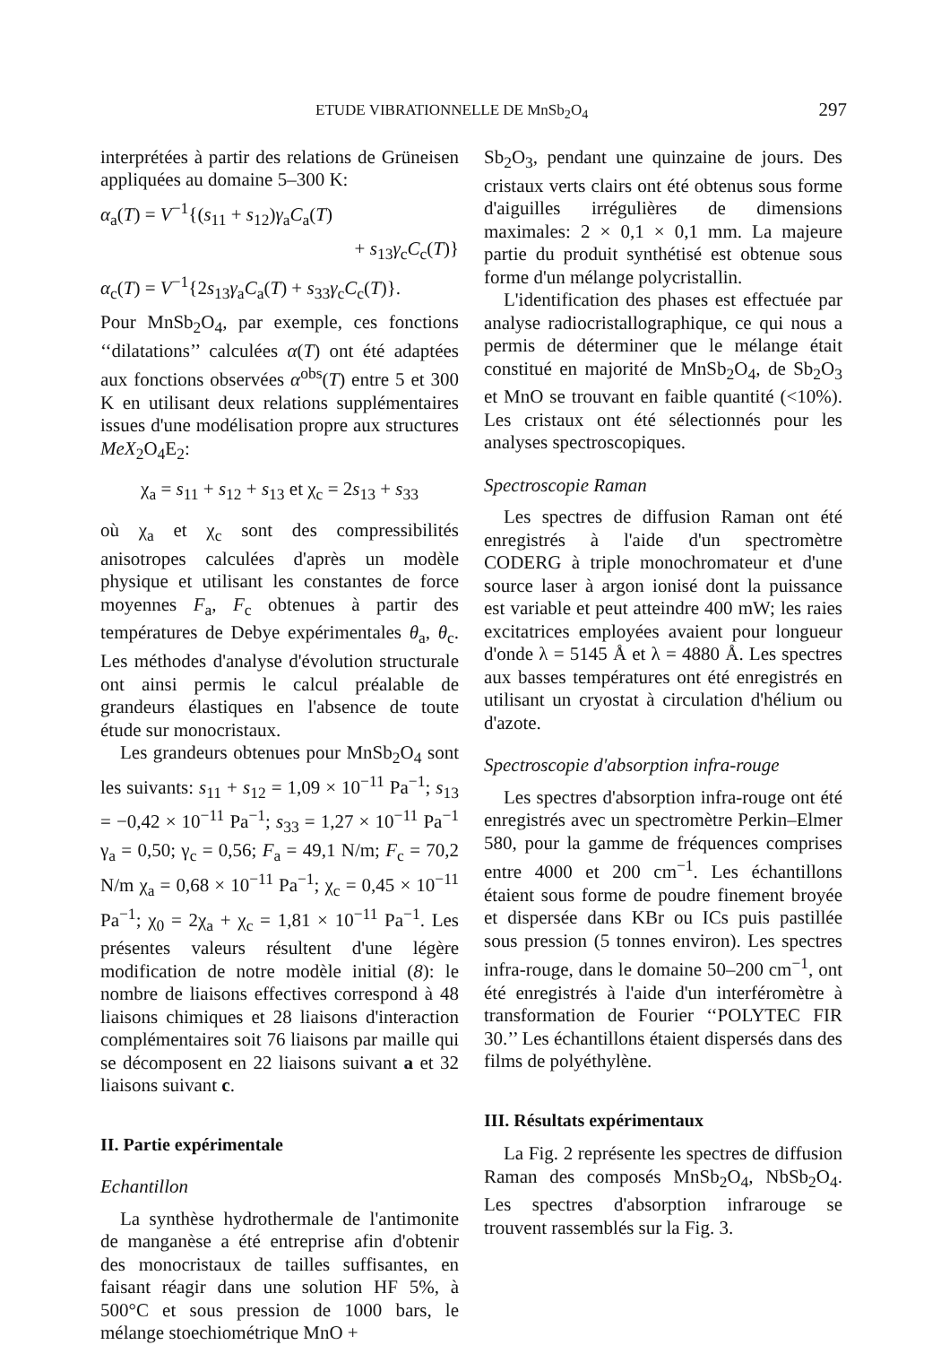ETUDE VIBRATIONNELLE DE MnSb<sub>2</sub>O<sub>4</sub> 297
interprétées à partir des relations de Grüneisen appliquées au domaine 5–300 K:
α<sub>a</sub>(T) = V<sup>−1</sup>{(s<sub>11</sub> + s<sub>12</sub>)γ<sub>a</sub>C<sub>a</sub>(T)
+ s<sub>13</sub>γ<sub>c</sub>C<sub>c</sub>(T)}
α<sub>c</sub>(T) = V<sup>−1</sup>{2s<sub>13</sub>γ<sub>a</sub>C<sub>a</sub>(T) + s<sub>33</sub>γ<sub>c</sub>C<sub>c</sub>(T)}.
Pour MnSb<sub>2</sub>O<sub>4</sub>, par exemple, ces fonctions ‘‘dilatations’’ calculées α(T) ont été adaptées aux fonctions observées α<sup>obs</sup>(T) entre 5 et 300 K en utilisant deux relations supplémentaires issues d'une modélisation propre aux structures MeX<sub>2</sub>O<sub>4</sub>E<sub>2</sub>:
χ<sub>a</sub> = s<sub>11</sub> + s<sub>12</sub> + s<sub>13</sub> et χ<sub>c</sub> = 2s<sub>13</sub> + s<sub>33</sub>
où χ<sub>a</sub> et χ<sub>c</sub> sont des compressibilités anisotropes calculées d'après un modèle physique et utilisant les constantes de force moyennes F<sub>a</sub>, F<sub>c</sub> obtenues à partir des températures de Debye expérimentales θ<sub>a</sub>, θ<sub>c</sub>. Les méthodes d'analyse d'évolution structurale ont ainsi permis le calcul préalable de grandeurs élastiques en l'absence de toute étude sur monocristaux.
Les grandeurs obtenues pour MnSb<sub>2</sub>O<sub>4</sub> sont les suivants: s<sub>11</sub> + s<sub>12</sub> = 1,09 × 10<sup>−11</sup> Pa<sup>−1</sup>; s<sub>13</sub> = −0,42 × 10<sup>−11</sup> Pa<sup>−1</sup>; s<sub>33</sub> = 1,27 × 10<sup>−11</sup> Pa<sup>−1</sup> γ<sub>a</sub> = 0,50; γ<sub>c</sub> = 0,56; F<sub>a</sub> = 49,1 N/m; F<sub>c</sub> = 70,2 N/m χ<sub>a</sub> = 0,68 × 10<sup>−11</sup> Pa<sup>−1</sup>; χ<sub>c</sub> = 0,45 × 10<sup>−11</sup> Pa<sup>−1</sup>; χ<sub>0</sub> = 2χ<sub>a</sub> + χ<sub>c</sub> = 1,81 × 10<sup>−11</sup> Pa<sup>−1</sup>. Les présentes valeurs résultent d'une légère modification de notre modèle initial (8): le nombre de liaisons effectives correspond à 48 liaisons chimiques et 28 liaisons d'interaction complémentaires soit 76 liaisons par maille qui se décomposent en 22 liaisons suivant a et 32 liaisons suivant c.
II. Partie expérimentale
Echantillon
La synthèse hydrothermale de l'antimonite de manganèse a été entreprise afin d'obtenir des monocristaux de tailles suffisantes, en faisant réagir dans une solution HF 5%, à 500°C et sous pression de 1000 bars, le mélange stoechiométrique MnO +
Sb<sub>2</sub>O<sub>3</sub>, pendant une quinzaine de jours. Des cristaux verts clairs ont été obtenus sous forme d'aiguilles irrégulières de dimensions maximales: 2 × 0,1 × 0,1 mm. La majeure partie du produit synthétisé est obtenue sous forme d'un mélange polycristallin.
L'identification des phases est effectuée par analyse radiocristallographique, ce qui nous a permis de déterminer que le mélange était constitué en majorité de MnSb<sub>2</sub>O<sub>4</sub>, de Sb<sub>2</sub>O<sub>3</sub> et MnO se trouvant en faible quantité (<10%). Les cristaux ont été sélectionnés pour les analyses spectroscopiques.
Spectroscopie Raman
Les spectres de diffusion Raman ont été enregistrés à l'aide d'un spectromètre CODERG à triple monochromateur et d'une source laser à argon ionisé dont la puissance est variable et peut atteindre 400 mW; les raies excitatrices employées avaient pour longueur d'onde λ = 5145 Å et λ = 4880 Å. Les spectres aux basses températures ont été enregistrés en utilisant un cryostat à circulation d'hélium ou d'azote.
Spectroscopie d'absorption infra-rouge
Les spectres d'absorption infra-rouge ont été enregistrés avec un spectromètre Perkin–Elmer 580, pour la gamme de fréquences comprises entre 4000 et 200 cm<sup>−1</sup>. Les échantillons étaient sous forme de poudre finement broyée et dispersée dans KBr ou ICs puis pastillée sous pression (5 tonnes environ). Les spectres infra-rouge, dans le domaine 50–200 cm<sup>−1</sup>, ont été enregistrés à l'aide d'un interféromètre à transformation de Fourier ‘‘POLYTEC FIR 30.’’ Les échantillons étaient dispersés dans des films de polyéthylène.
III. Résultats expérimentaux
La Fig. 2 représente les spectres de diffusion Raman des composés MnSb<sub>2</sub>O<sub>4</sub>, NbSb<sub>2</sub>O<sub>4</sub>. Les spectres d'absorption infrarouge se trouvent rassemblés sur la Fig. 3.